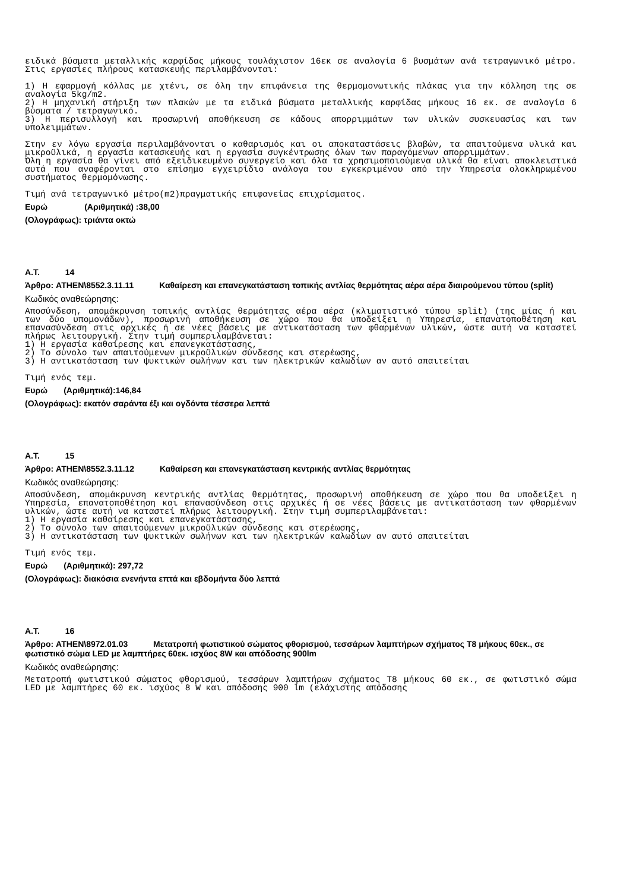ειδικά βύσματα μεταλλικής καρφίδας μήκους τουλάχιστον 16εκ σε αναλογία 6 βυσμάτων ανά τετραγωνικό μέτρο. Στις εργασίες πλήρους κατασκευής περιλαμβάνονται:
1) Η εφαρμογή κόλλας με χτένι, σε όλη την επιφάνεια της θερμομονωτικής πλάκας για την κόλληση της σε αναλογία 5kg/m2.
2) Η μηχανική στήριξη των πλακών με τα ειδικά βύσματα μεταλλικής καρφίδας μήκους 16 εκ. σε αναλογία 6 βύσματα / τετραγωνικό.
3) Η περισυλλογή και προσωρινή αποθήκευση σε κάδους απορριμμάτων των υλικών συσκευασίας και των υπολειμμάτων.
Στην εν λόγω εργασία περιλαμβάνονται ο καθαρισμός και οι αποκαταστάσεις βλαβών, τα απαιτούμενα υλικά και μικροϋλικά, η εργασία κατασκευής και η εργασία συγκέντρωσης όλων των παραγόμενων απορριμμάτων.
Όλη η εργασία θα γίνει από εξειδικευμένο συνεργείο και όλα τα χρησιμοποιούμενα υλικά θα είναι αποκλειστικά αυτά που αναφέρονται στο επίσημο εγχειρίδιο ανάλογα του εγκεκριμένου από την Υπηρεσία ολοκληρωμένου συστήματος θερμομόνωσης.
Τιμή ανά τετραγωνικό μέτρο(m2)πραγματικής επιφανείας επιχρίσματος.
Ευρώ (Αριθμητικά) :38,00
(Ολογράφως): τριάντα οκτώ
Α.Τ. 14
Άρθρο: ATHEN\8552.3.11.11 Καθαίρεση και επανεγκατάσταση τοπικής αντλίας θερμότητας αέρα αέρα διαιρούμενου τύπου (split)
Κωδικός αναθεώρησης:
Αποσύνδεση, απομάκρυνση τοπικής αντλίας θερμότητας αέρα αέρα (κλιματιστικό τύπου split) (της μίας ή και των δύο υπομονάδων), προσωρινή αποθήκευση σε χώρο που θα υποδείξει η Υπηρεσία, επανατοποθέτηση και επανασύνδεση στις αρχικές ή σε νέες βάσεις με αντικατάσταση των φθαρμένων υλικών, ώστε αυτή να καταστεί πλήρως λειτουργική. Στην τιμή συμπεριλαμβάνεται:
1) Η εργασία καθαίρεσης και επανεγκατάστασης,
2) Το σύνολο των απαιτούμενων μικροϋλικών σύνδεσης και στερέωσης,
3) Η αντικατάσταση των ψυκτικών σωλήνων και των ηλεκτρικών καλωδίων αν αυτό απαιτείται
Τιμή ενός τεμ.
Ευρώ (Αριθμητικά):146,84
(Ολογράφως): εκατόν σαράντα έξι και ογδόντα τέσσερα λεπτά
Α.Τ. 15
Άρθρο: ATHEN\8552.3.11.12 Καθαίρεση και επανεγκατάσταση κεντρικής αντλίας θερμότητας
Κωδικός αναθεώρησης:
Αποσύνδεση, απομάκρυνση κεντρικής αντλίας θερμότητας, προσωρινή αποθήκευση σε χώρο που θα υποδείξει η Υπηρεσία, επανατοποθέτηση και επανασύνδεση στις αρχικές ή σε νέες βάσεις με αντικατάσταση των φθαρμένων υλικών, ώστε αυτή να καταστεί πλήρως λειτουργική. Στην τιμή συμπεριλαμβάνεται:
1) Η εργασία καθαίρεσης και επανεγκατάστασης,
2) Το σύνολο των απαιτούμενων μικροϋλικών σύνδεσης και στερέωσης,
3) Η αντικατάσταση των ψυκτικών σωλήνων και των ηλεκτρικών καλωδίων αν αυτό απαιτείται
Τιμή ενός τεμ.
Ευρώ (Αριθμητικά): 297,72
(Ολογράφως): διακόσια ενενήντα επτά και εβδομήντα δύο λεπτά
Α.Τ. 16
Άρθρο: ATHEN\8972.01.03 Μετατροπή φωτιστικού σώματος φθορισμού, τεσσάρων λαμπτήρων σχήματος Τ8 μήκους 60εκ., σε φωτιστικό σώμα LED με λαμπτήρες 60εκ. ισχύος 8W και απόδοσης 900lm
Κωδικός αναθεώρησης:
Μετατροπή φωτιστικού σώματος φθορισμού, τεσσάρων λαμπτήρων σχήματος Τ8 μήκους 60 εκ., σε φωτιστικό σώμα LED με λαμπτήρες 60 εκ. ισχύος 8 W και απόδοσης 900 lm (ελάχιστης απόδοσης